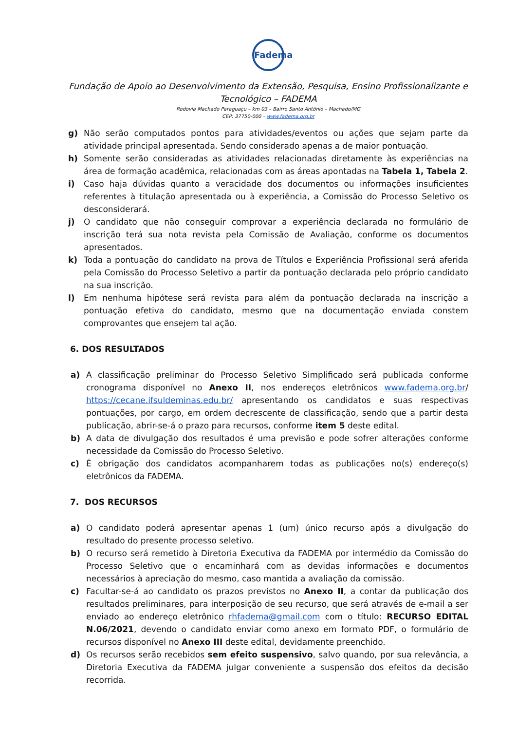Fadema
Fundação de Apoio ao Desenvolvimento da Extensão, Pesquisa, Ensino Profissionalizante e Tecnológico – FADEMA
Rodovia Machado Paraguaçu – km 03 – Bairro Santo Antônio – Machado/MG
CEP: 37750-000 – www.fadema.org.br
g) Não serão computados pontos para atividades/eventos ou ações que sejam parte da atividade principal apresentada. Sendo considerado apenas a de maior pontuação.
h) Somente serão consideradas as atividades relacionadas diretamente às experiências na área de formação acadêmica, relacionadas com as áreas apontadas na Tabela 1, Tabela 2.
i) Caso haja dúvidas quanto a veracidade dos documentos ou informações insuficientes referentes à titulação apresentada ou à experiência, a Comissão do Processo Seletivo os desconsiderará.
j) O candidato que não conseguir comprovar a experiência declarada no formulário de inscrição terá sua nota revista pela Comissão de Avaliação, conforme os documentos apresentados.
k) Toda a pontuação do candidato na prova de Títulos e Experiência Profissional será aferida pela Comissão do Processo Seletivo a partir da pontuação declarada pelo próprio candidato na sua inscrição.
l) Em nenhuma hipótese será revista para além da pontuação declarada na inscrição a pontuação efetiva do candidato, mesmo que na documentação enviada constem comprovantes que ensejem tal ação.
6. DOS RESULTADOS
a) A classificação preliminar do Processo Seletivo Simplificado será publicada conforme cronograma disponível no Anexo II, nos endereços eletrônicos www.fadema.org.br/ https://cecane.ifsuldeminas.edu.br/ apresentando os candidatos e suas respectivas pontuações, por cargo, em ordem decrescente de classificação, sendo que a partir desta publicação, abrir-se-á o prazo para recursos, conforme item 5 deste edital.
b) A data de divulgação dos resultados é uma previsão e pode sofrer alterações conforme necessidade da Comissão do Processo Seletivo.
c) É obrigação dos candidatos acompanharem todas as publicações no(s) endereço(s) eletrônicos da FADEMA.
7. DOS RECURSOS
a) O candidato poderá apresentar apenas 1 (um) único recurso após a divulgação do resultado do presente processo seletivo.
b) O recurso será remetido à Diretoria Executiva da FADEMA por intermédio da Comissão do Processo Seletivo que o encaminhará com as devidas informações e documentos necessários à apreciação do mesmo, caso mantida a avaliação da comissão.
c) Facultar-se-á ao candidato os prazos previstos no Anexo II, a contar da publicação dos resultados preliminares, para interposição de seu recurso, que será através de e-mail a ser enviado ao endereço eletrônico rhfadema@gmail.com com o título: RECURSO EDITAL N.06/2021, devendo o candidato enviar como anexo em formato PDF, o formulário de recursos disponível no Anexo III deste edital, devidamente preenchido.
d) Os recursos serão recebidos sem efeito suspensivo, salvo quando, por sua relevância, a Diretoria Executiva da FADEMA julgar conveniente a suspensão dos efeitos da decisão recorrida.